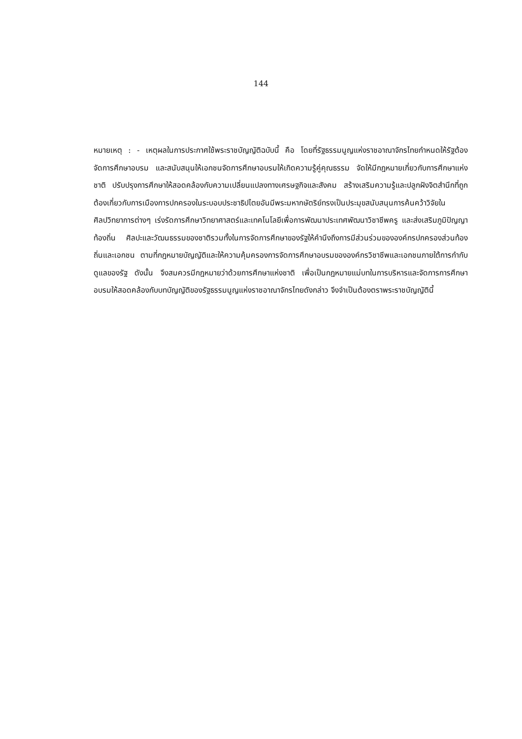144
หมายเหตุ : - เหตุผลในการประกาศใช้พระราชบัญญัติฉบับนี้ คือ โดยที่รัฐธรรมนูญแห่งราชอาณาจักรไทยกำหนดให้รัฐต้องจัดการศึกษาอบรม และสนับสนุนให้เอกชนจัดการศึกษาอบรมให้เกิดความรู้คู่คุณธรรม จัดให้มีกฎหมายเกี่ยวกับการศึกษาแห่งชาติ ปรับปรุงการศึกษาให้สอดคล้องกับความเปลี่ยนแปลงทางเศรษฐกิจและสังคม สร้างเสริมความรู้และปลูกฝังจิตสำนึกที่ถูกต้องเกี่ยวกับการเมืองการปกครองในระบอบประชาธิปไตยอันมีพระมหากษัตริย์ทรงเป็นประมุขสนับสนุนการค้นคว้าวิจัยในศิลปวิทยาการต่างๆ เร่งรัดการศึกษาวิทยาศาสตร์และเทคโนโลยีเพื่อการพัฒนาประเทศพัฒนาวิชาชีพครู และส่งเสริมภูมิปัญญาท้องถิ่น ศิลปะและวัฒนธรรมของชาติรวมทั้งในการจัดการศึกษาของรัฐให้คำนึงถึงการมีส่วนร่วมขององค์กรปกครองส่วนท้องถิ่นและเอกชน ตามที่กฎหมายบัญญัติและให้ความคุ้มครองการจัดการศึกษาอบรมขององค์กรวิชาชีพและเอกชนภายใต้การกำกับดูแลของรัฐ ดังนั้น จึงสมควรมีกฎหมายว่าด้วยการศึกษาแห่งชาติ เพื่อเป็นกฎหมายแม่บทในการบริหารและจัดการการศึกษาอบรมให้สอดคล้องกับบทบัญญัติของรัฐธรรมนูญแห่งราชอาณาจักรไทยดังกล่าว จึงจำเป็นต้องตราพระราชบัญญัตินี้